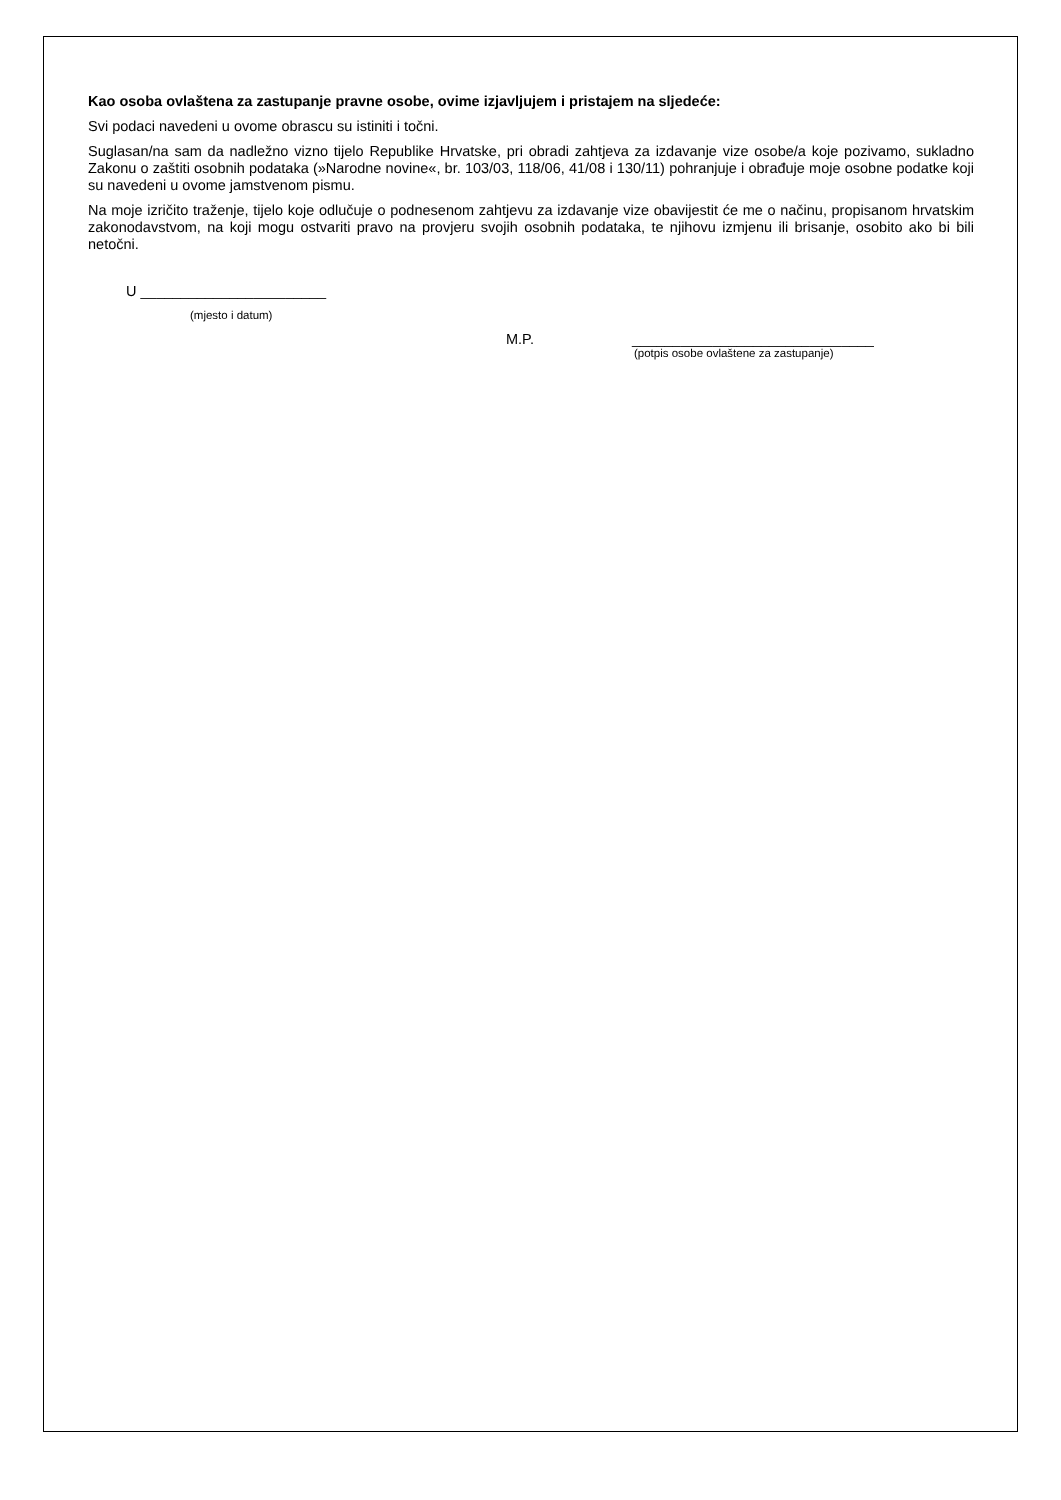Kao osoba ovlaštena za zastupanje pravne osobe, ovime izjavljujem i pristajem na sljedeće:
Svi podaci navedeni u ovome obrascu su istiniti i točni.
Suglasan/na sam da nadležno vizno tijelo Republike Hrvatske, pri obradi zahtjeva za izdavanje vize osobe/a koje pozivamo, sukladno Zakonu o zaštiti osobnih podataka (»Narodne novine«, br. 103/03, 118/06, 41/08 i 130/11) pohranjuje i obrađuje moje osobne podatke koji su navedeni u ovome jamstvenom pismu.
Na moje izričito traženje, tijelo koje odlučuje o podnesenom zahtjevu za izdavanje vize obavijestit će me o načinu, propisanom hrvatskim zakonodavstvom, na koji mogu ostvariti pravo na provjeru svojih osobnih podataka, te njihovu izmjenu ili brisanje, osobito ako bi bili netočni.
U _______________________
(mjesto i datum)
M.P. ______________________________
(potpis osobe ovlaštene za zastupanje)